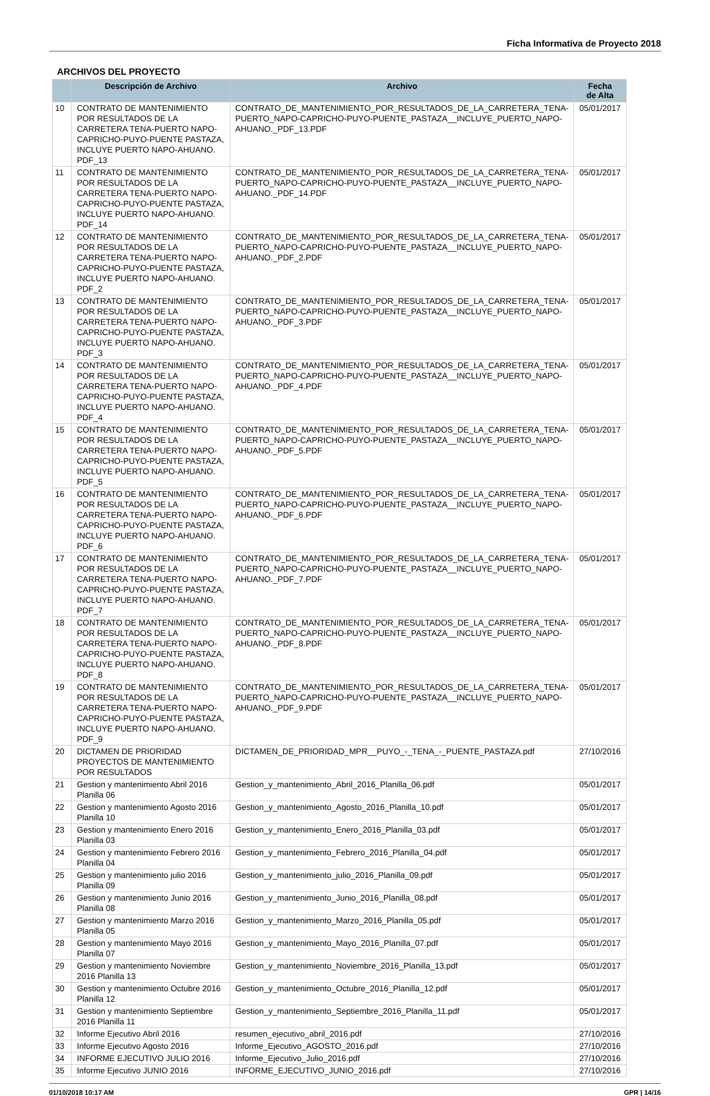Ficha Informativa de Proyecto 2018
ARCHIVOS DEL PROYECTO
| | Descripción de Archivo | Archivo | Fecha de Alta |
| --- | --- | --- | --- |
| 10 | CONTRATO DE MANTENIMIENTO POR RESULTADOS DE LA CARRETERA TENA-PUERTO NAPO-CAPRICHO-PUYO-PUENTE PASTAZA, INCLUYE PUERTO NAPO-AHUANO. PDF_13 | CONTRATO_DE_MANTENIMIENTO_POR_RESULTADOS_DE_LA_CARRETERA_TENA-PUERTO_NAPO-CAPRICHO-PUYO-PUENTE_PASTAZA__INCLUYE_PUERTO_NAPO-AHUANO._PDF_13.PDF | 05/01/2017 |
| 11 | CONTRATO DE MANTENIMIENTO POR RESULTADOS DE LA CARRETERA TENA-PUERTO NAPO-CAPRICHO-PUYO-PUENTE PASTAZA, INCLUYE PUERTO NAPO-AHUANO. PDF_14 | CONTRATO_DE_MANTENIMIENTO_POR_RESULTADOS_DE_LA_CARRETERA_TENA-PUERTO_NAPO-CAPRICHO-PUYO-PUENTE_PASTAZA__INCLUYE_PUERTO_NAPO-AHUANO._PDF_14.PDF | 05/01/2017 |
| 12 | CONTRATO DE MANTENIMIENTO POR RESULTADOS DE LA CARRETERA TENA-PUERTO NAPO-CAPRICHO-PUYO-PUENTE PASTAZA, INCLUYE PUERTO NAPO-AHUANO. PDF_2 | CONTRATO_DE_MANTENIMIENTO_POR_RESULTADOS_DE_LA_CARRETERA_TENA-PUERTO_NAPO-CAPRICHO-PUYO-PUENTE_PASTAZA__INCLUYE_PUERTO_NAPO-AHUANO._PDF_2.PDF | 05/01/2017 |
| 13 | CONTRATO DE MANTENIMIENTO POR RESULTADOS DE LA CARRETERA TENA-PUERTO NAPO-CAPRICHO-PUYO-PUENTE PASTAZA, INCLUYE PUERTO NAPO-AHUANO. PDF_3 | CONTRATO_DE_MANTENIMIENTO_POR_RESULTADOS_DE_LA_CARRETERA_TENA-PUERTO_NAPO-CAPRICHO-PUYO-PUENTE_PASTAZA__INCLUYE_PUERTO_NAPO-AHUANO._PDF_3.PDF | 05/01/2017 |
| 14 | CONTRATO DE MANTENIMIENTO POR RESULTADOS DE LA CARRETERA TENA-PUERTO NAPO-CAPRICHO-PUYO-PUENTE PASTAZA, INCLUYE PUERTO NAPO-AHUANO. PDF_4 | CONTRATO_DE_MANTENIMIENTO_POR_RESULTADOS_DE_LA_CARRETERA_TENA-PUERTO_NAPO-CAPRICHO-PUYO-PUENTE_PASTAZA__INCLUYE_PUERTO_NAPO-AHUANO._PDF_4.PDF | 05/01/2017 |
| 15 | CONTRATO DE MANTENIMIENTO POR RESULTADOS DE LA CARRETERA TENA-PUERTO NAPO-CAPRICHO-PUYO-PUENTE PASTAZA, INCLUYE PUERTO NAPO-AHUANO. PDF_5 | CONTRATO_DE_MANTENIMIENTO_POR_RESULTADOS_DE_LA_CARRETERA_TENA-PUERTO_NAPO-CAPRICHO-PUYO-PUENTE_PASTAZA__INCLUYE_PUERTO_NAPO-AHUANO._PDF_5.PDF | 05/01/2017 |
| 16 | CONTRATO DE MANTENIMIENTO POR RESULTADOS DE LA CARRETERA TENA-PUERTO NAPO-CAPRICHO-PUYO-PUENTE PASTAZA, INCLUYE PUERTO NAPO-AHUANO. PDF_6 | CONTRATO_DE_MANTENIMIENTO_POR_RESULTADOS_DE_LA_CARRETERA_TENA-PUERTO_NAPO-CAPRICHO-PUYO-PUENTE_PASTAZA__INCLUYE_PUERTO_NAPO-AHUANO._PDF_6.PDF | 05/01/2017 |
| 17 | CONTRATO DE MANTENIMIENTO POR RESULTADOS DE LA CARRETERA TENA-PUERTO NAPO-CAPRICHO-PUYO-PUENTE PASTAZA, INCLUYE PUERTO NAPO-AHUANO. PDF_7 | CONTRATO_DE_MANTENIMIENTO_POR_RESULTADOS_DE_LA_CARRETERA_TENA-PUERTO_NAPO-CAPRICHO-PUYO-PUENTE_PASTAZA__INCLUYE_PUERTO_NAPO-AHUANO._PDF_7.PDF | 05/01/2017 |
| 18 | CONTRATO DE MANTENIMIENTO POR RESULTADOS DE LA CARRETERA TENA-PUERTO NAPO-CAPRICHO-PUYO-PUENTE PASTAZA, INCLUYE PUERTO NAPO-AHUANO. PDF_8 | CONTRATO_DE_MANTENIMIENTO_POR_RESULTADOS_DE_LA_CARRETERA_TENA-PUERTO_NAPO-CAPRICHO-PUYO-PUENTE_PASTAZA__INCLUYE_PUERTO_NAPO-AHUANO._PDF_8.PDF | 05/01/2017 |
| 19 | CONTRATO DE MANTENIMIENTO POR RESULTADOS DE LA CARRETERA TENA-PUERTO NAPO-CAPRICHO-PUYO-PUENTE PASTAZA, INCLUYE PUERTO NAPO-AHUANO. PDF_9 | CONTRATO_DE_MANTENIMIENTO_POR_RESULTADOS_DE_LA_CARRETERA_TENA-PUERTO_NAPO-CAPRICHO-PUYO-PUENTE_PASTAZA__INCLUYE_PUERTO_NAPO-AHUANO._PDF_9.PDF | 05/01/2017 |
| 20 | DICTAMEN DE PRIORIDAD PROYECTOS DE MANTENIMIENTO POR RESULTADOS | DICTAMEN_DE_PRIORIDAD_MPR__PUYO_-_TENA_-_PUENTE_PASTAZA.pdf | 27/10/2016 |
| 21 | Gestion y mantenimiento Abril 2016 Planilla 06 | Gestion_y_mantenimiento_Abril_2016_Planilla_06.pdf | 05/01/2017 |
| 22 | Gestion y mantenimiento Agosto 2016 Planilla 10 | Gestion_y_mantenimiento_Agosto_2016_Planilla_10.pdf | 05/01/2017 |
| 23 | Gestion y mantenimiento Enero 2016 Planilla 03 | Gestion_y_mantenimiento_Enero_2016_Planilla_03.pdf | 05/01/2017 |
| 24 | Gestion y mantenimiento Febrero 2016 Planilla 04 | Gestion_y_mantenimiento_Febrero_2016_Planilla_04.pdf | 05/01/2017 |
| 25 | Gestion y mantenimiento julio 2016 Planilla 09 | Gestion_y_mantenimiento_julio_2016_Planilla_09.pdf | 05/01/2017 |
| 26 | Gestion y mantenimiento Junio 2016 Planilla 08 | Gestion_y_mantenimiento_Junio_2016_Planilla_08.pdf | 05/01/2017 |
| 27 | Gestion y mantenimiento Marzo 2016 Planilla 05 | Gestion_y_mantenimiento_Marzo_2016_Planilla_05.pdf | 05/01/2017 |
| 28 | Gestion y mantenimiento Mayo 2016 Planilla 07 | Gestion_y_mantenimiento_Mayo_2016_Planilla_07.pdf | 05/01/2017 |
| 29 | Gestion y mantenimiento Noviembre 2016 Planilla 13 | Gestion_y_mantenimiento_Noviembre_2016_Planilla_13.pdf | 05/01/2017 |
| 30 | Gestion y mantenimiento Octubre 2016 Planilla 12 | Gestion_y_mantenimiento_Octubre_2016_Planilla_12.pdf | 05/01/2017 |
| 31 | Gestion y mantenimiento Septiembre 2016 Planilla 11 | Gestion_y_mantenimiento_Septiembre_2016_Planilla_11.pdf | 05/01/2017 |
| 32 | Informe Ejecutivo Abril 2016 | resumen_ejecutivo_abril_2016.pdf | 27/10/2016 |
| 33 | Informe Ejecutivo Agosto 2016 | Informe_Ejecutivo_AGOSTO_2016.pdf | 27/10/2016 |
| 34 | INFORME EJECUTIVO JULIO 2016 | Informe_Ejecutivo_Julio_2016.pdf | 27/10/2016 |
| 35 | Informe Ejecutivo JUNIO 2016 | INFORME_EJECUTIVO_JUNIO_2016.pdf | 27/10/2016 |
01/10/2018 10:17 AM GPR | 14/16